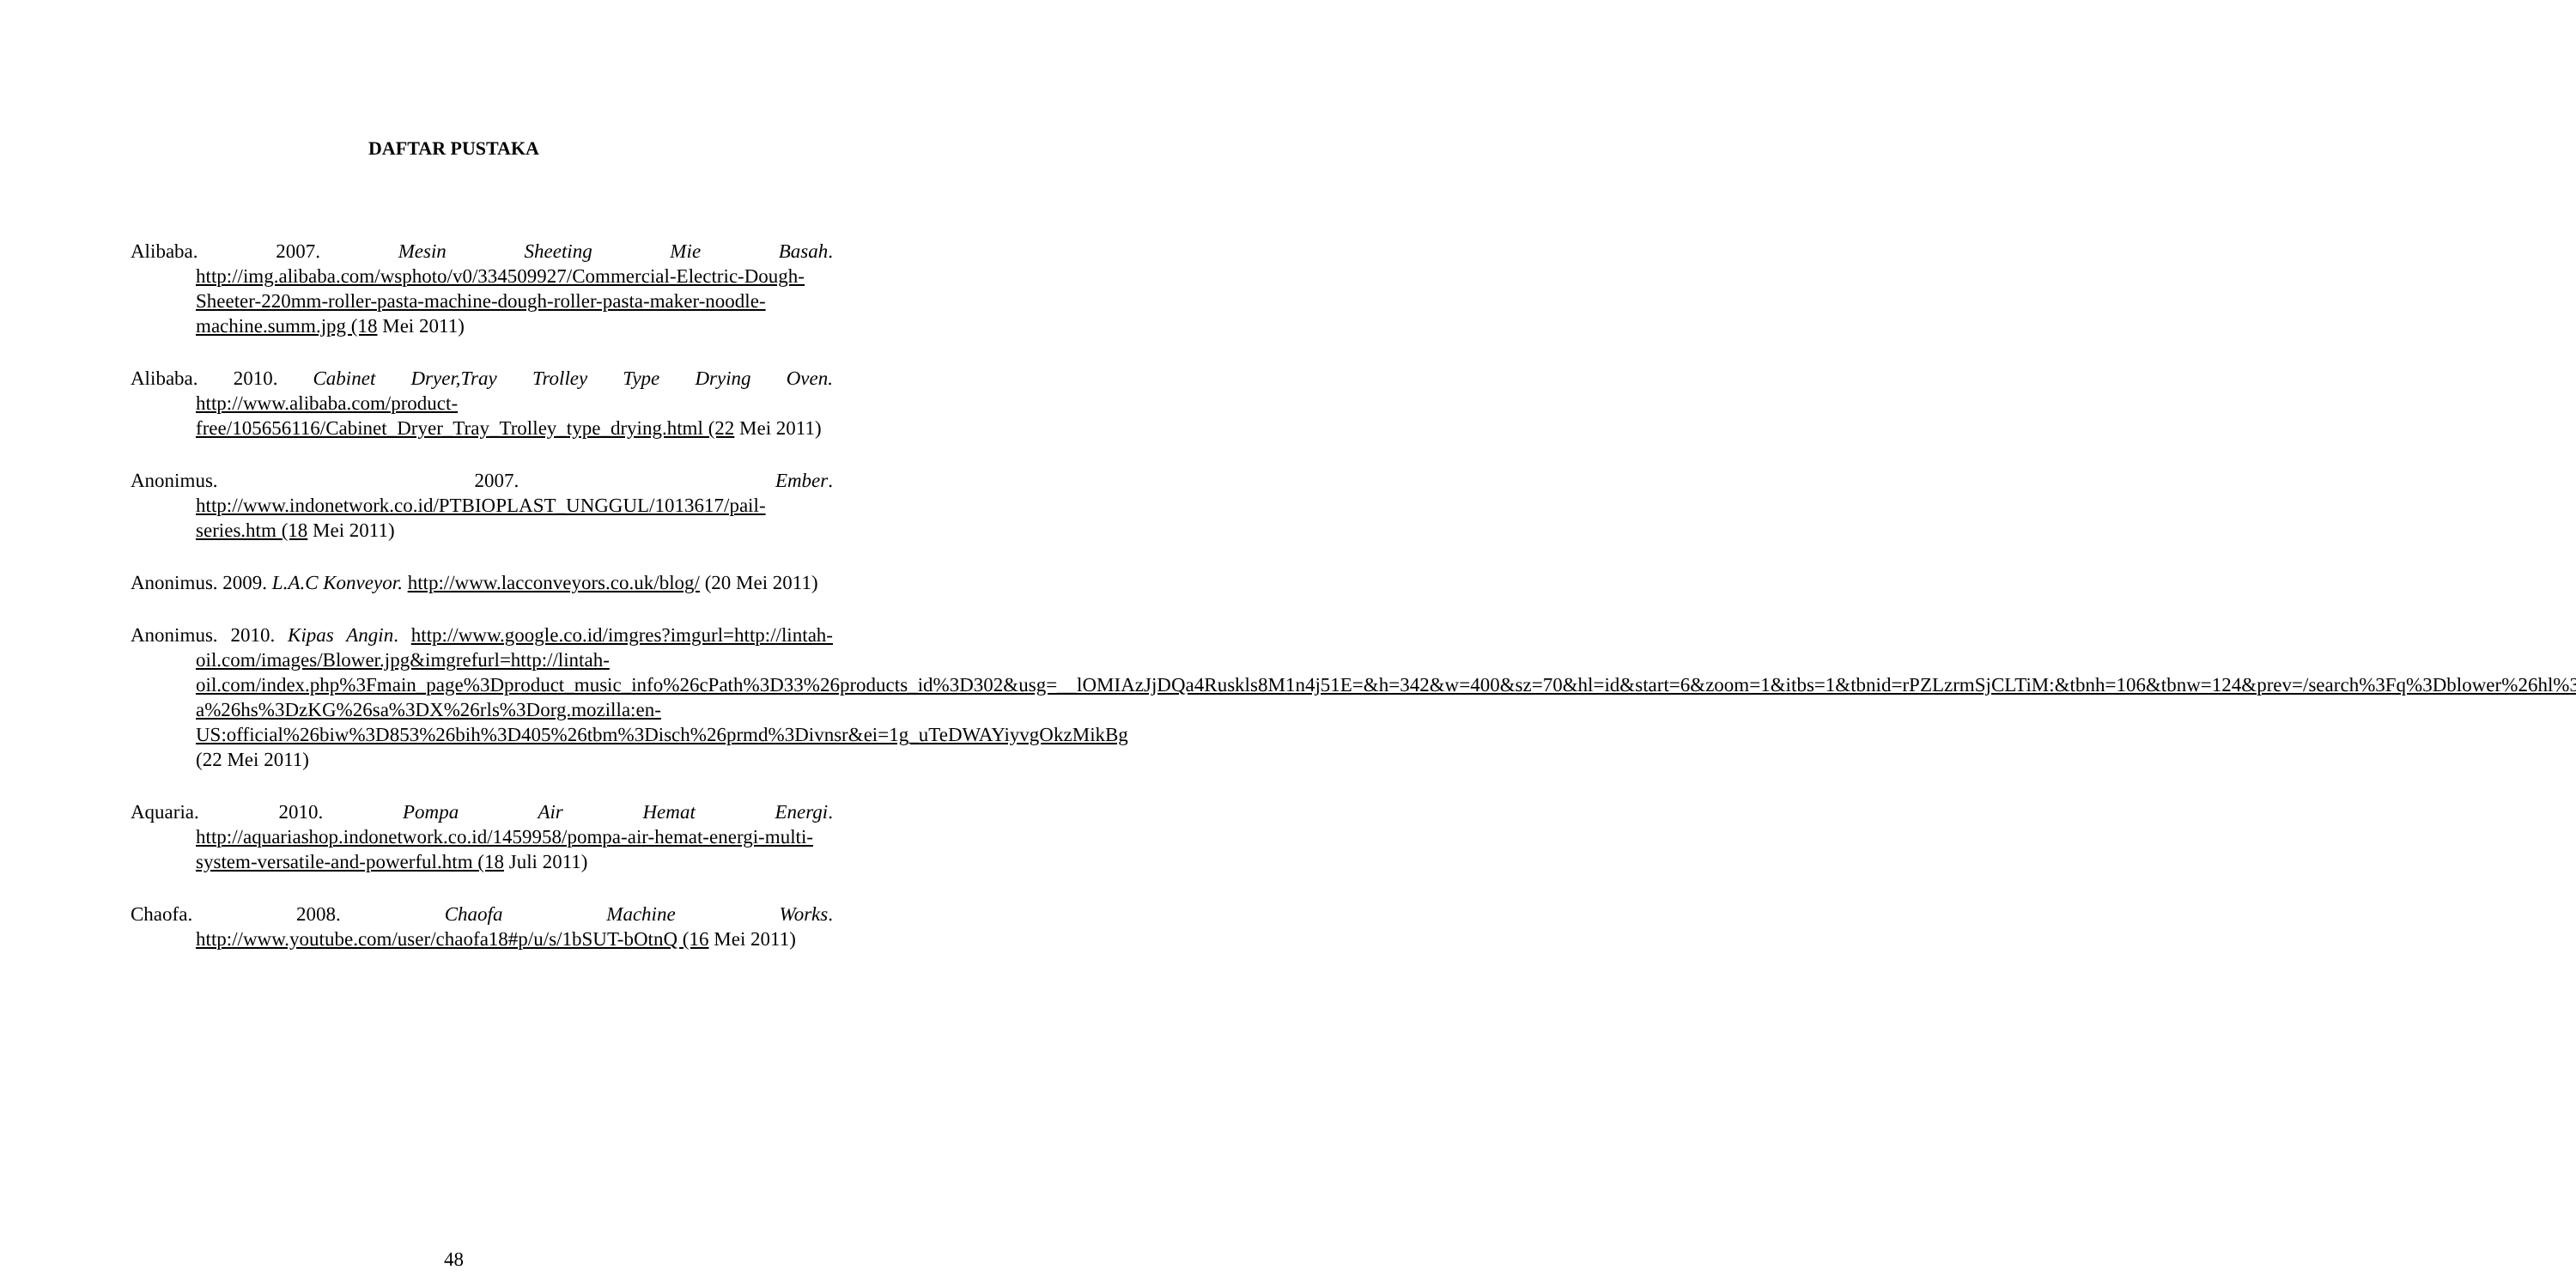DAFTAR PUSTAKA
Alibaba. 2007. Mesin Sheeting Mie Basah. http://img.alibaba.com/wsphoto/v0/334509927/Commercial-Electric-Dough-Sheeter-220mm-roller-pasta-machine-dough-roller-pasta-maker-noodle-machine.summ.jpg (18 Mei 2011)
Alibaba. 2010. Cabinet Dryer,Tray Trolley Type Drying Oven. http://www.alibaba.com/product-free/105656116/Cabinet_Dryer_Tray_Trolley_type_drying.html (22 Mei 2011)
Anonimus. 2007. Ember. http://www.indonetwork.co.id/PTBIOPLAST_UNGGUL/1013617/pail-series.htm (18 Mei 2011)
Anonimus. 2009. L.A.C Konveyor. http://www.lacconveyors.co.uk/blog/ (20 Mei 2011)
Anonimus. 2010. Kipas Angin. http://www.google.co.id/imgres?imgurl=http://lintah-oil.com/images/Blower.jpg&imgrefurl=http://lintah-oil.com/index.php%3Fmain_page%3Dproduct_music_info%26cPath%3D33%26products_id%3D302&usg=__lOMIAzJjDQa4Ruskls8M1n4j51E=&h=342&w=400&sz=70&hl=id&start=6&zoom=1&itbs=1&tbnid=rPZLzrmSjCLTiM:&tbnh=106&tbnw=124&prev=/search%3Fq%3Dblower%26hl%3Did%26client%3Dfirefox-a%26hs%3DzKG%26sa%3DX%26rls%3Dorg.mozilla:en-US:official%26biw%3D853%26bih%3D405%26tbm%3Disch%26prmd%3Divnsr&ei=1g_uTeDWAYiyvgOkzMikBg (22 Mei 2011)
Aquaria. 2010. Pompa Air Hemat Energi. http://aquariashop.indonetwork.co.id/1459958/pompa-air-hemat-energi-multi-system-versatile-and-powerful.htm (18 Juli 2011)
Chaofa. 2008. Chaofa Machine Works. http://www.youtube.com/user/chaofa18#p/u/s/1bSUT-bOtnQ (16 Mei 2011)
48